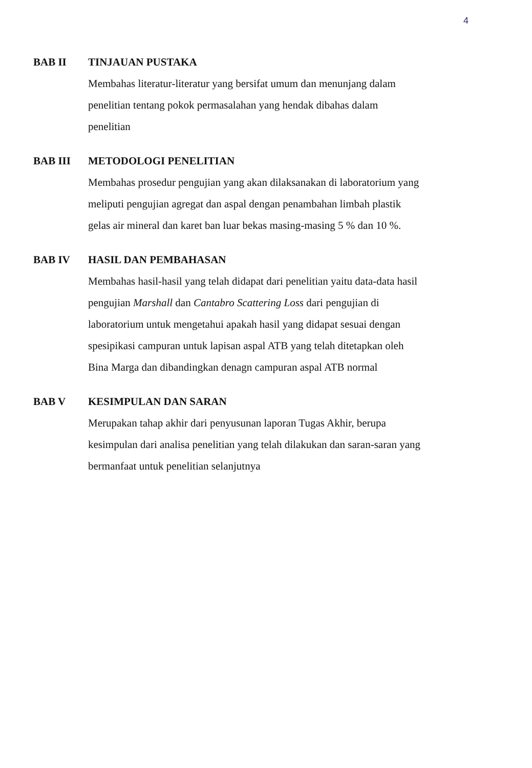4
BAB II TINJAUAN PUSTAKA
Membahas literatur-literatur yang bersifat umum dan menunjang dalam
penelitian tentang pokok permasalahan yang hendak dibahas dalam
penelitian
BAB III METODOLOGI PENELITIAN
Membahas prosedur pengujian yang akan dilaksanakan di laboratorium yang
meliputi pengujian agregat dan aspal dengan penambahan limbah plastik
gelas air mineral dan karet ban luar bekas masing-masing 5 % dan 10 %.
BAB IV HASIL DAN PEMBAHASAN
Membahas hasil-hasil yang telah didapat dari penelitian yaitu data-data hasil
pengujian Marshall dan Cantabro Scattering Loss dari pengujian di
laboratorium untuk mengetahui apakah hasil yang didapat sesuai dengan
spesipikasi campuran untuk lapisan aspal ATB yang telah ditetapkan oleh
Bina Marga dan dibandingkan denagn campuran aspal ATB normal
BAB V KESIMPULAN DAN SARAN
Merupakan tahap akhir dari penyusunan laporan Tugas Akhir, berupa
kesimpulan dari analisa penelitian yang telah dilakukan dan saran-saran yang
bermanfaat untuk penelitian selanjutnya